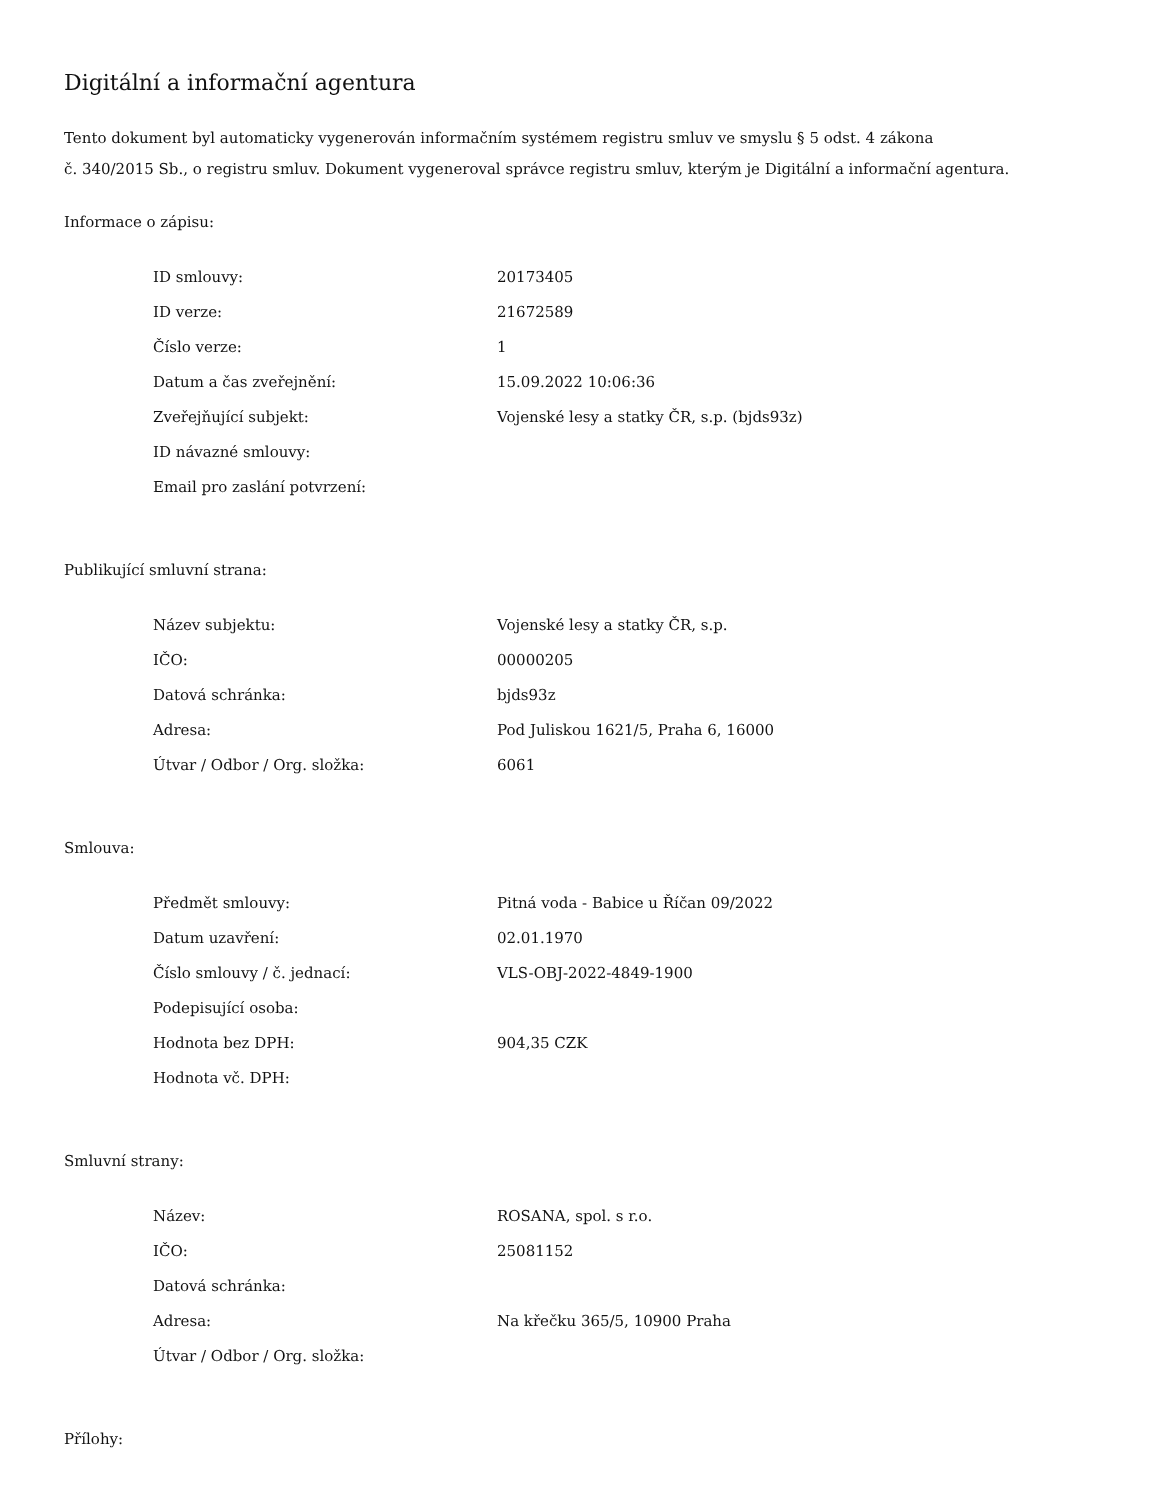Digitální a informační agentura
Tento dokument byl automaticky vygenerován informačním systémem registru smluv ve smyslu § 5 odst. 4 zákona
č. 340/2015 Sb., o registru smluv. Dokument vygeneroval správce registru smluv, kterým je Digitální a informační agentura.
Informace o zápisu:
| ID smlouvy: | 20173405 |
| ID verze: | 21672589 |
| Číslo verze: | 1 |
| Datum a čas zveřejnění: | 15.09.2022 10:06:36 |
| Zveřejňující subjekt: | Vojenské lesy a statky ČR, s.p. (bjds93z) |
| ID návazné smlouvy: | |
| Email pro zaslání potvrzení: | |
Publikující smluvní strana:
| Název subjektu: | Vojenské lesy a statky ČR, s.p. |
| IČO: | 00000205 |
| Datová schránka: | bjds93z |
| Adresa: | Pod Juliskou 1621/5, Praha 6, 16000 |
| Útvar / Odbor / Org. složka: | 6061 |
Smlouva:
| Předmět smlouvy: | Pitná voda - Babice u Říčan 09/2022 |
| Datum uzavření: | 02.01.1970 |
| Číslo smlouvy / č. jednací: | VLS-OBJ-2022-4849-1900 |
| Podepisující osoba: | |
| Hodnota bez DPH: | 904,35 CZK |
| Hodnota vč. DPH: | |
Smluvní strany:
| Název: | ROSANA, spol. s r.o. |
| IČO: | 25081152 |
| Datová schránka: | |
| Adresa: | Na křečku 365/5, 10900 Praha |
| Útvar / Odbor / Org. složka: | |
Přílohy: